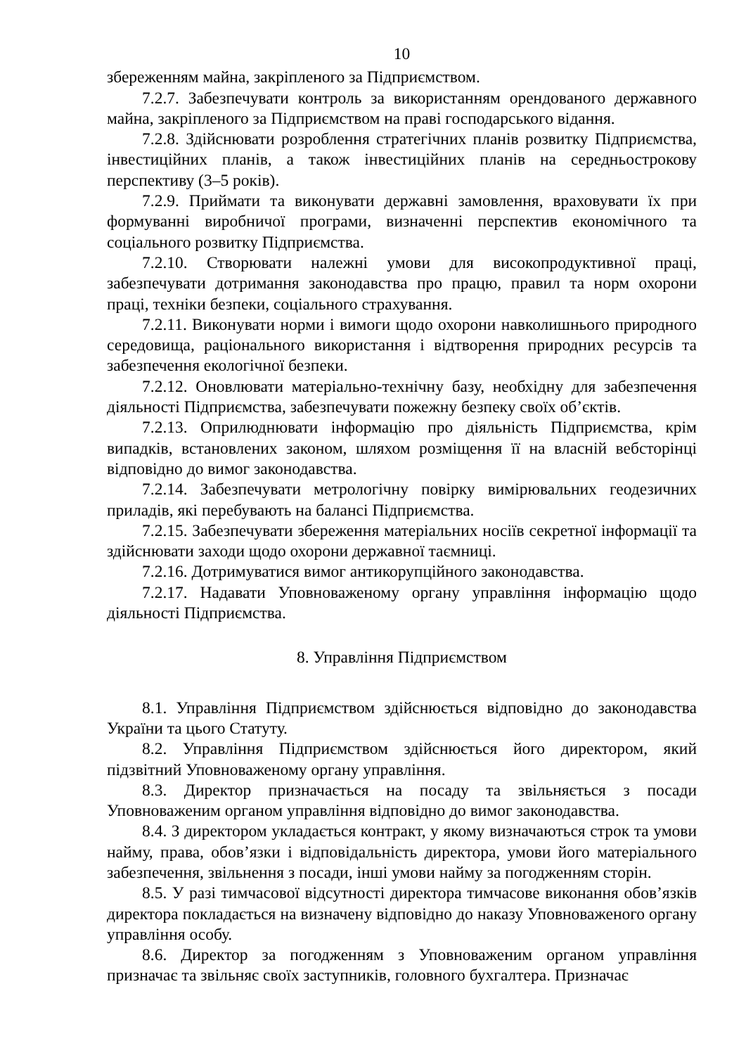10
збереженням майна, закріпленого за Підприємством.
7.2.7. Забезпечувати контроль за використанням орендованого державного майна, закріпленого за Підприємством на праві господарського відання.
7.2.8. Здійснювати розроблення стратегічних планів розвитку Підприємства, інвестиційних планів, а також інвестиційних планів на середньострокову перспективу (3–5 років).
7.2.9. Приймати та виконувати державні замовлення, враховувати їх при формуванні виробничої програми, визначенні перспектив економічного та соціального розвитку Підприємства.
7.2.10. Створювати належні умови для високопродуктивної праці, забезпечувати дотримання законодавства про працю, правил та норм охорони праці, техніки безпеки, соціального страхування.
7.2.11. Виконувати норми і вимоги щодо охорони навколишнього природного середовища, раціонального використання і відтворення природних ресурсів та забезпечення екологічної безпеки.
7.2.12. Оновлювати матеріально-технічну базу, необхідну для забезпечення діяльності Підприємства, забезпечувати пожежну безпеку своїх об’єктів.
7.2.13. Оприлюднювати інформацію про діяльність Підприємства, крім випадків, встановлених законом, шляхом розміщення її на власній вебсторінці відповідно до вимог законодавства.
7.2.14. Забезпечувати метрологічну повірку вимірювальних геодезичних приладів, які перебувають на балансі Підприємства.
7.2.15. Забезпечувати збереження матеріальних носіїв секретної інформації та здійснювати заходи щодо охорони державної таємниці.
7.2.16. Дотримуватися вимог антикорупційного законодавства.
7.2.17. Надавати Уповноваженому органу управління інформацію щодо діяльності Підприємства.
8. Управління Підприємством
8.1. Управління Підприємством здійснюється відповідно до законодавства України та цього Статуту.
8.2. Управління Підприємством здійснюється його директором, який підзвітний Уповноваженому органу управління.
8.3. Директор призначається на посаду та звільняється з посади Уповноваженим органом управління відповідно до вимог законодавства.
8.4. З директором укладається контракт, у якому визначаються строк та умови найму, права, обов’язки і відповідальність директора, умови його матеріального забезпечення, звільнення з посади, інші умови найму за погодженням сторін.
8.5. У разі тимчасової відсутності директора тимчасове виконання обов’язків директора покладається на визначену відповідно до наказу Уповноваженого органу управління особу.
8.6. Директор за погодженням з Уповноваженим органом управління призначає та звільняє своїх заступників, головного бухгалтера. Призначає